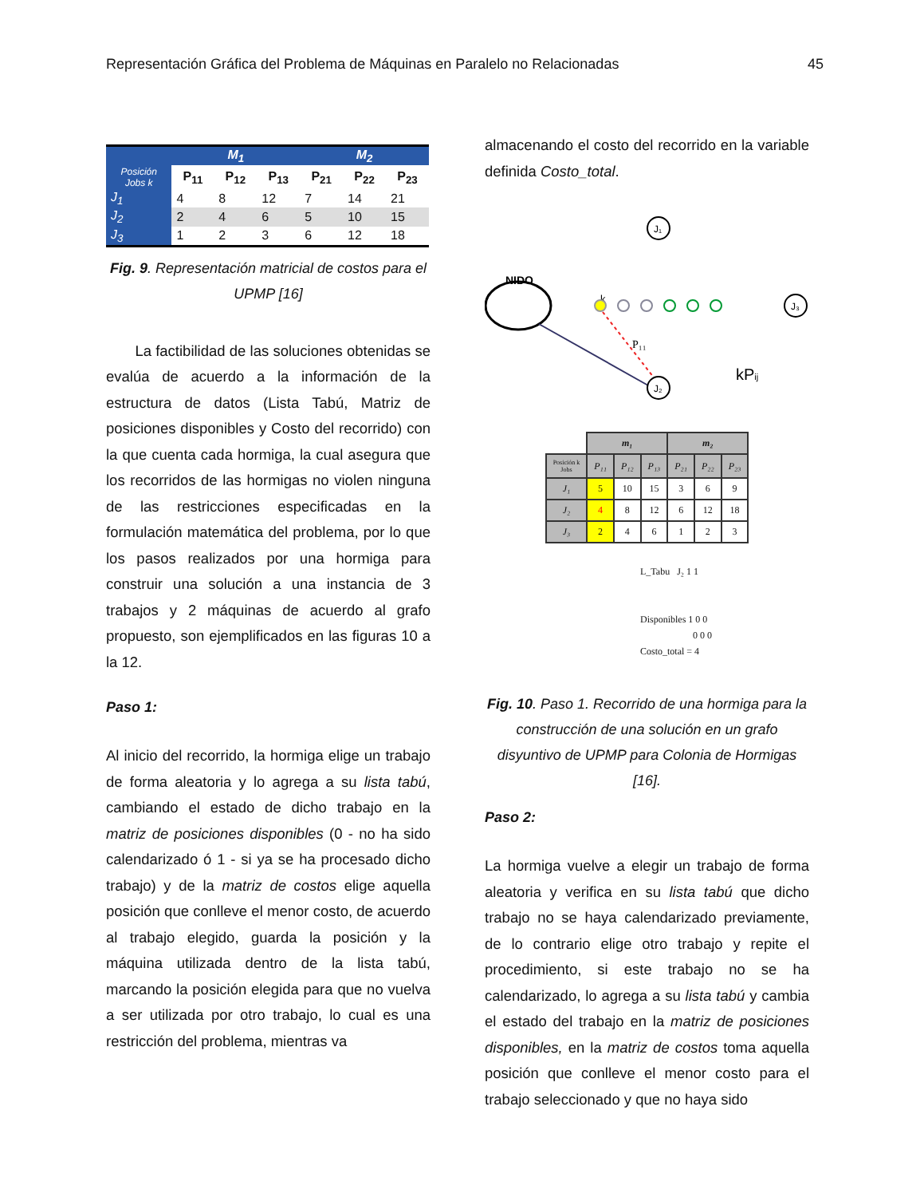Representación Gráfica del Problema de Máquinas en Paralelo no Relacionadas 45
| | M<sub>1</sub> | | | M<sub>2</sub> | | |
| --- | --- | --- | --- | --- | --- | --- |
| Posición Jobs k | P<sub>11</sub> | P<sub>12</sub> | P<sub>13</sub> | P<sub>21</sub> | P<sub>22</sub> | P<sub>23</sub> |
| J<sub>1</sub> | 4 | 8 | 12 | 7 | 14 | 21 |
| J<sub>2</sub> | 2 | 4 | 6 | 5 | 10 | 15 |
| J<sub>3</sub> | 1 | 2 | 3 | 6 | 12 | 18 |
Fig. 9. Representación matricial de costos para el UPMP [16]
La factibilidad de las soluciones obtenidas se evalúa de acuerdo a la información de la estructura de datos (Lista Tabú, Matriz de posiciones disponibles y Costo del recorrido) con la que cuenta cada hormiga, la cual asegura que los recorridos de las hormigas no violen ninguna de las restricciones especificadas en la formulación matemática del problema, por lo que los pasos realizados por una hormiga para construir una solución a una instancia de 3 trabajos y 2 máquinas de acuerdo al grafo propuesto, son ejemplificados en las figuras 10 a la 12.
Paso 1:
Al inicio del recorrido, la hormiga elige un trabajo de forma aleatoria y lo agrega a su lista tabú, cambiando el estado de dicho trabajo en la matriz de posiciones disponibles (0 - no ha sido calendarizado ó 1 - si ya se ha procesado dicho trabajo) y de la matriz de costos elige aquella posición que conlleve el menor costo, de acuerdo al trabajo elegido, guarda la posición y la máquina utilizada dentro de la lista tabú, marcando la posición elegida para que no vuelva a ser utilizada por otro trabajo, lo cual es una restricción del problema, mientras va
almacenando el costo del recorrido en la variable definida Costo_total.
J₁
NIDO
k
J₃
P₁₁
kPij
J₂
| | m₁ | | | m₂ | | |
| --- | --- | --- | --- | --- | --- | --- |
| Posición k Jobs | P₁₁ | P₁₂ | P₁₃ | P₂₁ | P₂₂ | P₂₃ |
| J₁ | 5 | 10 | 15 | 3 | 6 | 9 |
| J₂ | 4 | 8 | 12 | 6 | 12 | 18 |
| J₃ | 2 | 4 | 6 | 1 | 2 | 3 |
L_Tabu J₂ 1 1
Disponibles 1 0 0
0 0 0
Costo_total = 4
Fig. 10. Paso 1. Recorrido de una hormiga para la construcción de una solución en un grafo disyuntivo de UPMP para Colonia de Hormigas [16].
Paso 2:
La hormiga vuelve a elegir un trabajo de forma aleatoria y verifica en su lista tabú que dicho trabajo no se haya calendarizado previamente, de lo contrario elige otro trabajo y repite el procedimiento, si este trabajo no se ha calendarizado, lo agrega a su lista tabú y cambia el estado del trabajo en la matriz de posiciones disponibles, en la matriz de costos toma aquella posición que conlleve el menor costo para el trabajo seleccionado y que no haya sido